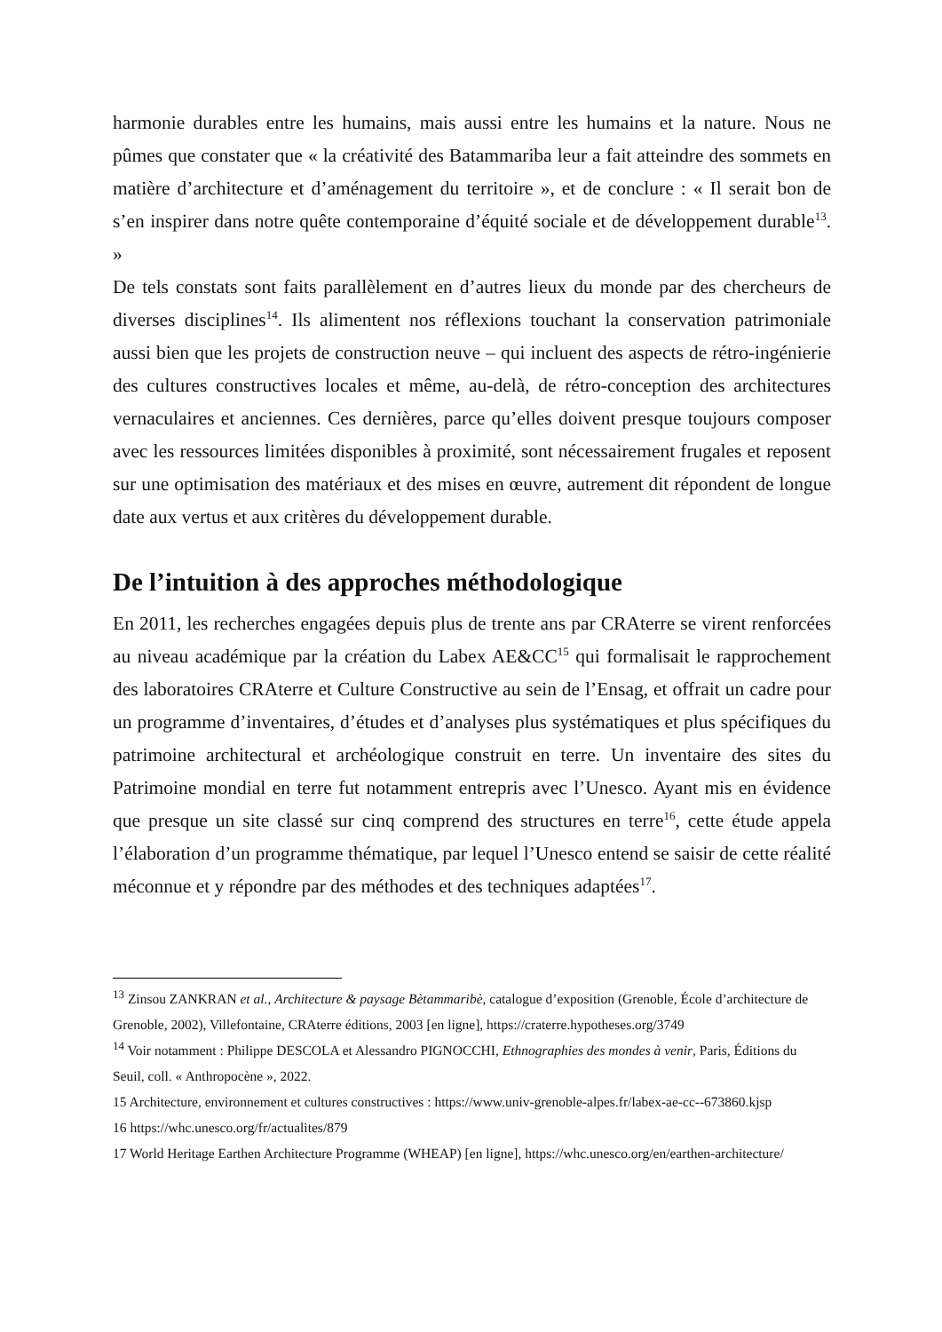harmonie durables entre les humains, mais aussi entre les humains et la nature. Nous ne pûmes que constater que « la créativité des Batammariba leur a fait atteindre des sommets en matière d’architecture et d’aménagement du territoire », et de conclure : « Il serait bon de s’en inspirer dans notre quête contemporaine d’équité sociale et de développement durable<sup>13</sup>. »
De tels constats sont faits parallèlement en d’autres lieux du monde par des chercheurs de diverses disciplines<sup>14</sup>. Ils alimentent nos réflexions touchant la conservation patrimoniale aussi bien que les projets de construction neuve – qui incluent des aspects de rétro-ingénierie des cultures constructives locales et même, au-delà, de rétro-conception des architectures vernaculaires et anciennes. Ces dernières, parce qu’elles doivent presque toujours composer avec les ressources limitées disponibles à proximité, sont nécessairement frugales et reposent sur une optimisation des matériaux et des mises en œuvre, autrement dit répondent de longue date aux vertus et aux critères du développement durable.
De l’intuition à des approches méthodologique
En 2011, les recherches engagées depuis plus de trente ans par CRAterre se virent renforcées au niveau académique par la création du Labex AE&CC<sup>15</sup> qui formalisait le rapprochement des laboratoires CRAterre et Culture Constructive au sein de l’Ensag, et offrait un cadre pour un programme d’inventaires, d’études et d’analyses plus systématiques et plus spécifiques du patrimoine architectural et archéologique construit en terre. Un inventaire des sites du Patrimoine mondial en terre fut notamment entrepris avec l’Unesco. Ayant mis en évidence que presque un site classé sur cinq comprend des structures en terre<sup>16</sup>, cette étude appela l’élaboration d’un programme thématique, par lequel l’Unesco entend se saisir de cette réalité méconnue et y répondre par des méthodes et des techniques adaptées<sup>17</sup>.
<sup>13</sup> Zinsou ZANKRAN et al., Architecture & paysage Bètammaribè, catalogue d’exposition (Grenoble, École d’architecture de Grenoble, 2002), Villefontaine, CRAterre éditions, 2003 [en ligne], https://craterre.hypotheses.org/3749
<sup>14</sup> Voir notamment : Philippe DESCOLA et Alessandro PIGNOCCHI, Ethnographies des mondes à venir, Paris, Éditions du Seuil, coll. « Anthropocène », 2022.
15 Architecture, environnement et cultures constructives : https://www.univ-grenoble-alpes.fr/labex-ae-cc--673860.kjsp
16 https://whc.unesco.org/fr/actualites/879
17 World Heritage Earthen Architecture Programme (WHEAP) [en ligne], https://whc.unesco.org/en/earthen-architecture/